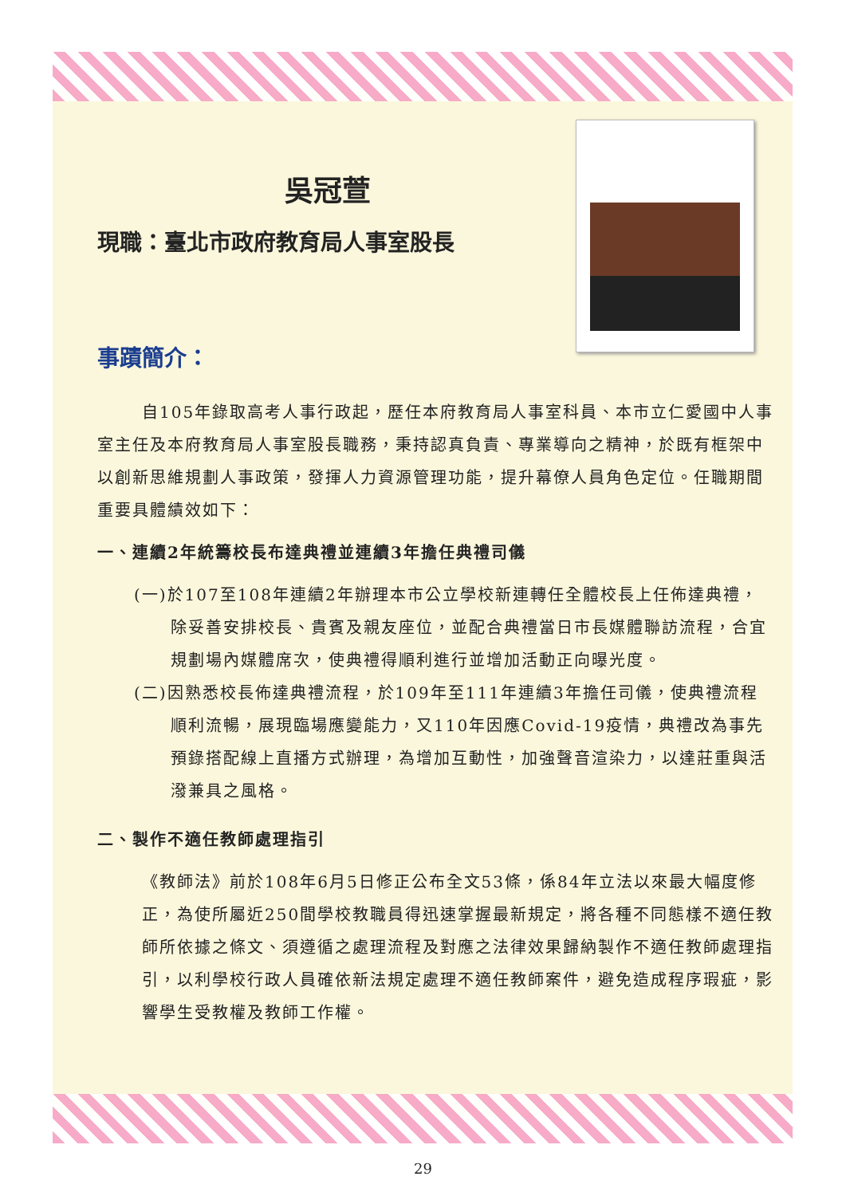吳冠萱
現職：臺北市政府教育局人事室股長
事蹟簡介：
自105年錄取高考人事行政起，歷任本府教育局人事室科員、本市立仁愛國中人事室主任及本府教育局人事室股長職務，秉持認真負責、專業導向之精神，於既有框架中以創新思維規劃人事政策，發揮人力資源管理功能，提升幕僚人員角色定位。任職期間重要具體績效如下：
一、連續2年統籌校長布達典禮並連續3年擔任典禮司儀
(一)於107至108年連續2年辦理本市公立學校新連轉任全體校長上任佈達典禮，除妥善安排校長、貴賓及親友座位，並配合典禮當日市長媒體聯訪流程，合宜規劃場內媒體席次，使典禮得順利進行並增加活動正向曝光度。
(二)因熟悉校長佈達典禮流程，於109年至111年連續3年擔任司儀，使典禮流程順利流暢，展現臨場應變能力，又110年因應Covid-19疫情，典禮改為事先預錄搭配線上直播方式辦理，為增加互動性，加強聲音渲染力，以達莊重與活潑兼具之風格。
二、製作不適任教師處理指引
《教師法》前於108年6月5日修正公布全文53條，係84年立法以來最大幅度修正，為使所屬近250間學校教職員得迅速掌握最新規定，將各種不同態樣不適任教師所依據之條文、須遵循之處理流程及對應之法律效果歸納製作不適任教師處理指引，以利學校行政人員確依新法規定處理不適任教師案件，避免造成程序瑕疵，影響學生受教權及教師工作權。
29